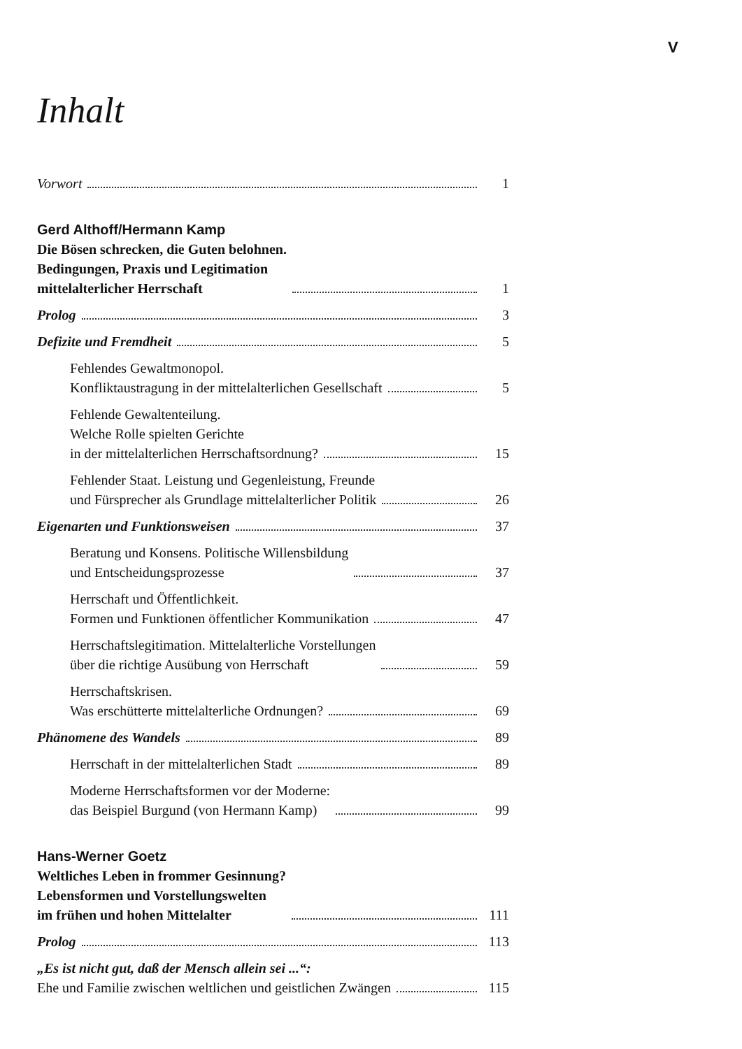V
Inhalt
Vorwort 1
Gerd Althoff/Hermann Kamp
Die Bösen schrecken, die Guten belohnen.
Bedingungen, Praxis und Legitimation
mittelalterlicher Herrschaft 1
Prolog 3
Defizite und Fremdheit 5
Fehlendes Gewaltmonopol.
Konfliktaustragung in der mittelalterlichen Gesellschaft 5
Fehlende Gewaltenteilung.
Welche Rolle spielten Gerichte
in der mittelalterlichen Herrschaftsordnung? 15
Fehlender Staat. Leistung und Gegenleistung, Freunde
und Fürsprecher als Grundlage mittelalterlicher Politik 26
Eigenarten und Funktionsweisen 37
Beratung und Konsens. Politische Willensbildung
und Entscheidungsprozesse 37
Herrschaft und Öffentlichkeit.
Formen und Funktionen öffentlicher Kommunikation 47
Herrschaftslegitimation. Mittelalterliche Vorstellungen
über die richtige Ausübung von Herrschaft 59
Herrschaftskrisen.
Was erschütterte mittelalterliche Ordnungen? 69
Phänomene des Wandels 89
Herrschaft in der mittelalterlichen Stadt 89
Moderne Herrschaftsformen vor der Moderne:
das Beispiel Burgund (von Hermann Kamp) 99
Hans-Werner Goetz
Weltliches Leben in frommer Gesinnung?
Lebensformen und Vorstellungswelten
im frühen und hohen Mittelalter 111
Prolog 113
„Es ist nicht gut, daß der Mensch allein sei ...“:
Ehe und Familie zwischen weltlichen und geistlichen Zwängen 115